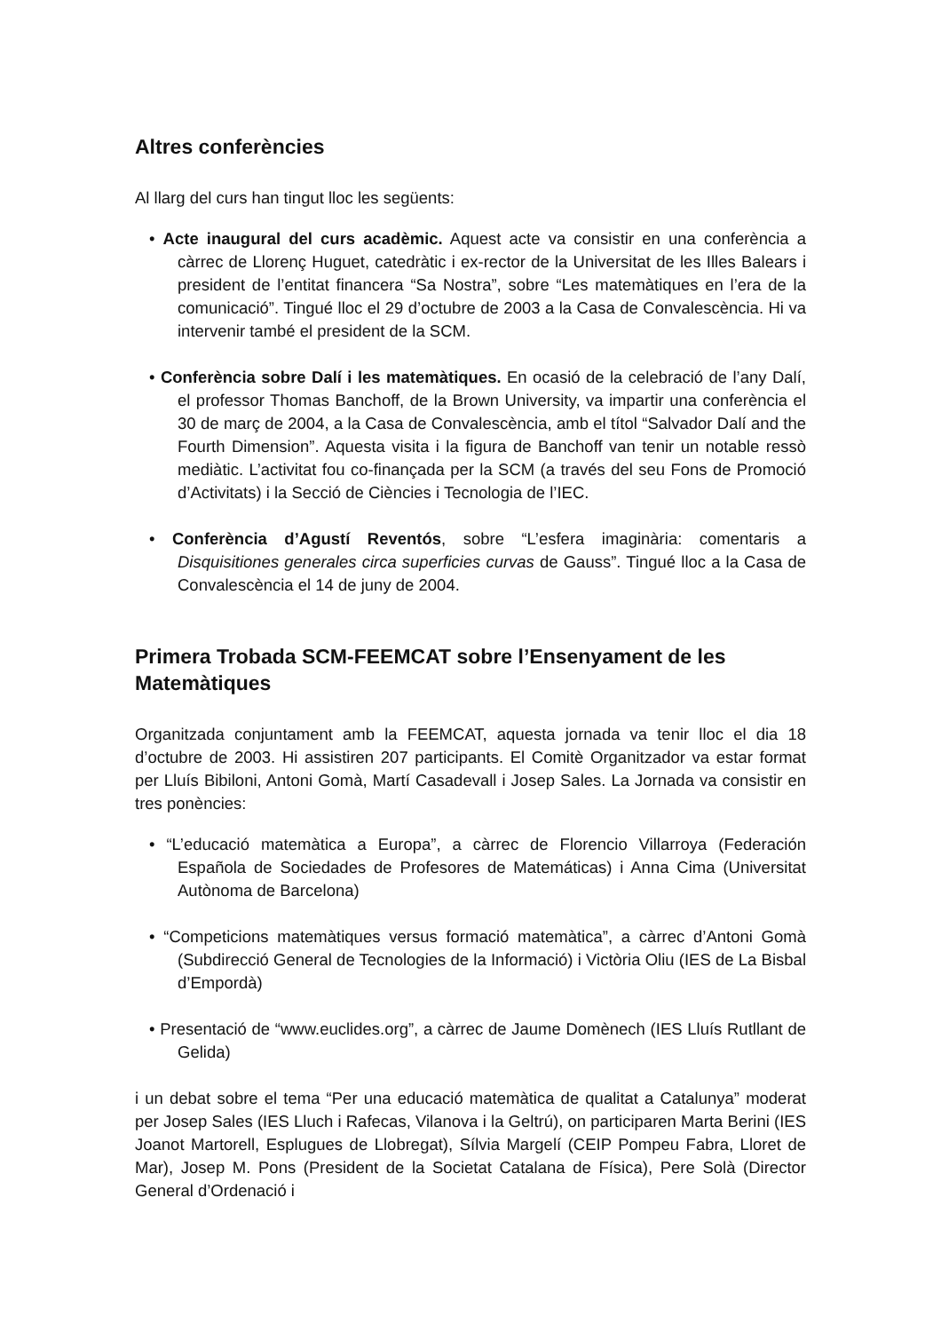Altres conferències
Al llarg del curs han tingut lloc les següents:
• Acte inaugural del curs acadèmic. Aquest acte va consistir en una conferència a càrrec de Llorenç Huguet, catedràtic i ex-rector de la Universitat de les Illes Balears i president de l’entitat financera “Sa Nostra”, sobre “Les matemàtiques en l’era de la comunicació”. Tingué lloc el 29 d’octubre de 2003 a la Casa de Convalescència. Hi va intervenir també el president de la SCM.
• Conferència sobre Dalí i les matemàtiques. En ocasió de la celebració de l’any Dalí, el professor Thomas Banchoff, de la Brown University, va impartir una conferència el 30 de març de 2004, a la Casa de Convalescència, amb el títol “Salvador Dalí and the Fourth Dimension”. Aquesta visita i la figura de Banchoff van tenir un notable ressò mediàtic. L’activitat fou co-finançada per la SCM (a través del seu Fons de Promoció d’Activitats) i la Secció de Ciències i Tecnologia de l’IEC.
• Conferència d’Agustí Reventós, sobre “L’esfera imaginària: comentaris a Disquisitiones generales circa superficies curvas de Gauss”. Tingué lloc a la Casa de Convalescència el 14 de juny de 2004.
Primera Trobada SCM-FEEMCAT sobre l’Ensenyament de les Matemàtiques
Organitzada conjuntament amb la FEEMCAT, aquesta jornada va tenir lloc el dia 18 d’octubre de 2003. Hi assistiren 207 participants. El Comitè Organitzador va estar format per Lluís Bibiloni, Antoni Gomà, Martí Casadevall i Josep Sales. La Jornada va consistir en tres ponències:
• “L’educació matemàtica a Europa”, a càrrec de Florencio Villarroya (Federación Española de Sociedades de Profesores de Matemáticas) i Anna Cima (Universitat Autònoma de Barcelona)
• “Competicions matemàtiques versus formació matemàtica”, a càrrec d’Antoni Gomà (Subdirecció General de Tecnologies de la Informació) i Victòria Oliu (IES de La Bisbal d’Empordà)
• Presentació de “www.euclides.org”, a càrrec de Jaume Domènech (IES Lluís Rutllant de Gelida)
i un debat sobre el tema “Per una educació matemàtica de qualitat a Catalunya” moderat per Josep Sales (IES Lluch i Rafecas, Vilanova i la Geltrú), on participaren Marta Berini (IES Joanot Martorell, Esplugues de Llobregat), Sílvia Margelí (CEIP Pompeu Fabra, Lloret de Mar), Josep M. Pons (President de la Societat Catalana de Física), Pere Solà (Director General d’Ordenació i